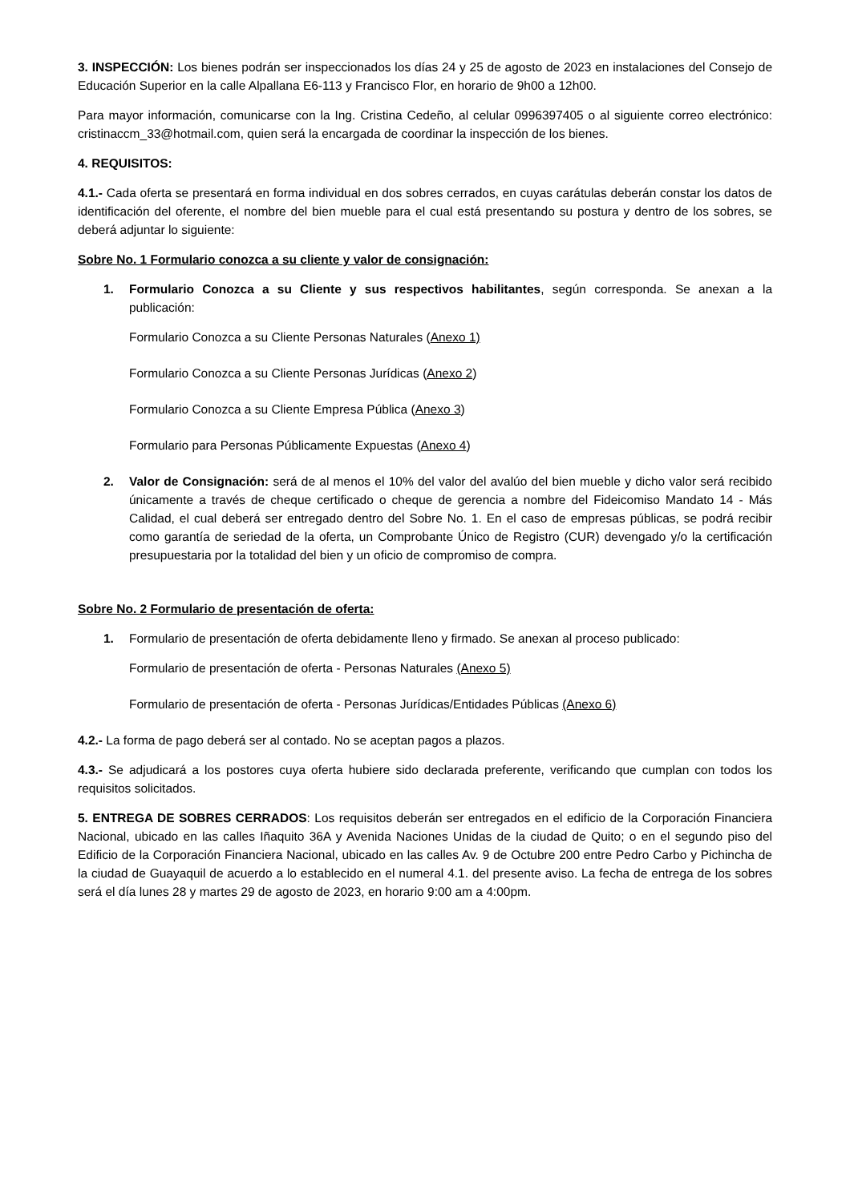3. INSPECCIÓN: Los bienes podrán ser inspeccionados los días 24 y 25 de agosto de 2023 en instalaciones del Consejo de Educación Superior en la calle Alpallana E6-113 y Francisco Flor, en horario de 9h00 a 12h00.
Para mayor información, comunicarse con la Ing. Cristina Cedeño, al celular 0996397405 o al siguiente correo electrónico: cristinaccm_33@hotmail.com, quien será la encargada de coordinar la inspección de los bienes.
4. REQUISITOS:
4.1.- Cada oferta se presentará en forma individual en dos sobres cerrados, en cuyas carátulas deberán constar los datos de identificación del oferente, el nombre del bien mueble para el cual está presentando su postura y dentro de los sobres, se deberá adjuntar lo siguiente:
Sobre No. 1 Formulario conozca a su cliente y valor de consignación:
1. Formulario Conozca a su Cliente y sus respectivos habilitantes, según corresponda. Se anexan a la publicación:
Formulario Conozca a su Cliente Personas Naturales (Anexo 1)
Formulario Conozca a su Cliente Personas Jurídicas (Anexo 2)
Formulario Conozca a su Cliente Empresa Pública (Anexo 3)
Formulario para Personas Públicamente Expuestas (Anexo 4)
2. Valor de Consignación: será de al menos el 10% del valor del avalúo del bien mueble y dicho valor será recibido únicamente a través de cheque certificado o cheque de gerencia a nombre del Fideicomiso Mandato 14 - Más Calidad, el cual deberá ser entregado dentro del Sobre No. 1. En el caso de empresas públicas, se podrá recibir como garantía de seriedad de la oferta, un Comprobante Único de Registro (CUR) devengado y/o la certificación presupuestaria por la totalidad del bien y un oficio de compromiso de compra.
Sobre No. 2 Formulario de presentación de oferta:
1. Formulario de presentación de oferta debidamente lleno y firmado. Se anexan al proceso publicado:
Formulario de presentación de oferta - Personas Naturales (Anexo 5)
Formulario de presentación de oferta - Personas Jurídicas/Entidades Públicas (Anexo 6)
4.2.- La forma de pago deberá ser al contado. No se aceptan pagos a plazos.
4.3.- Se adjudicará a los postores cuya oferta hubiere sido declarada preferente, verificando que cumplan con todos los requisitos solicitados.
5. ENTREGA DE SOBRES CERRADOS: Los requisitos deberán ser entregados en el edificio de la Corporación Financiera Nacional, ubicado en las calles Iñaquito 36A y Avenida Naciones Unidas de la ciudad de Quito; o en el segundo piso del Edificio de la Corporación Financiera Nacional, ubicado en las calles Av. 9 de Octubre 200 entre Pedro Carbo y Pichincha de la ciudad de Guayaquil de acuerdo a lo establecido en el numeral 4.1. del presente aviso. La fecha de entrega de los sobres será el día lunes 28 y martes 29 de agosto de 2023, en horario 9:00 am a 4:00pm.